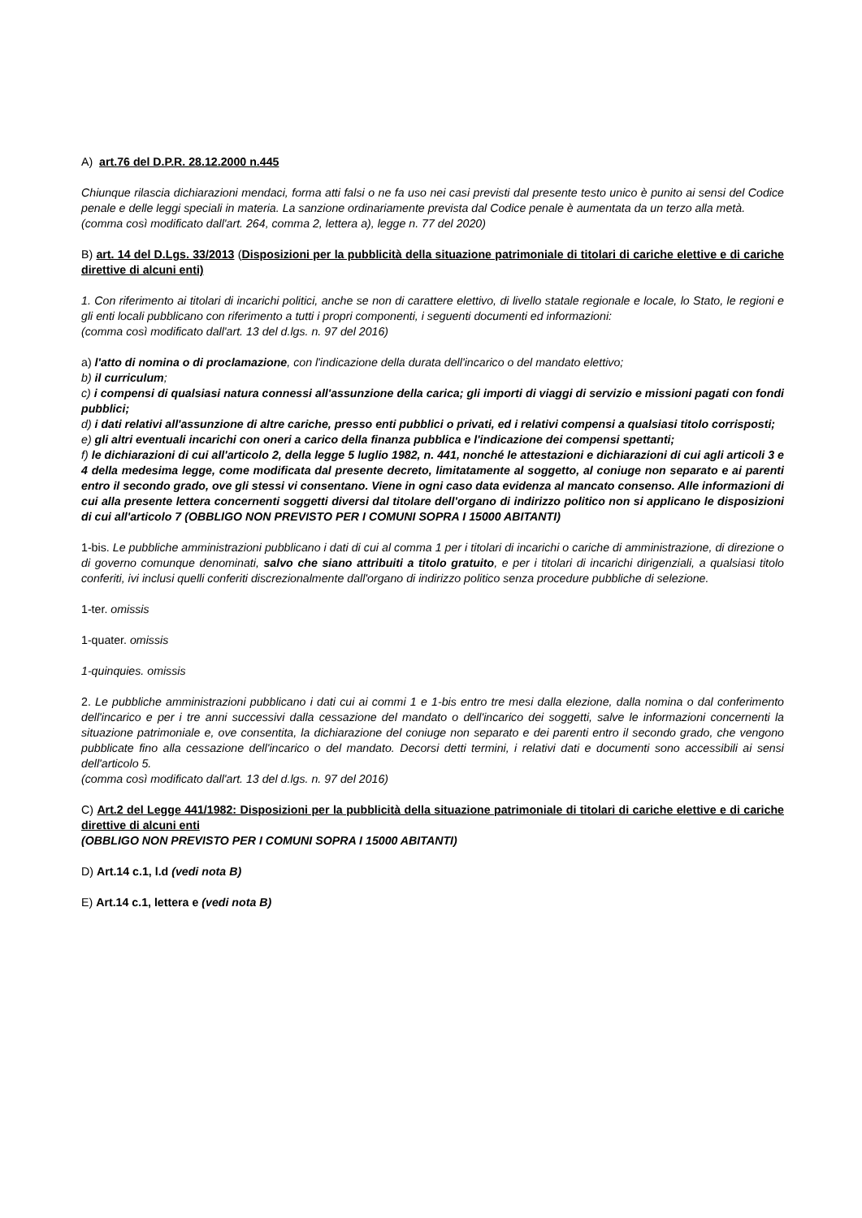A) art.76 del D.P.R. 28.12.2000 n.445
Chiunque rilascia dichiarazioni mendaci, forma atti falsi o ne fa uso nei casi previsti dal presente testo unico è punito ai sensi del Codice penale e delle leggi speciali in materia. La sanzione ordinariamente prevista dal Codice penale è aumentata da un terzo alla metà.
(comma così modificato dall'art. 264, comma 2, lettera a), legge n. 77 del 2020)
B) art. 14 del D.Lgs. 33/2013 (Disposizioni per la pubblicità della situazione patrimoniale di titolari di cariche elettive e di cariche direttive di alcuni enti)
1. Con riferimento ai titolari di incarichi politici, anche se non di carattere elettivo, di livello statale regionale e locale, lo Stato, le regioni e gli enti locali pubblicano con riferimento a tutti i propri componenti, i seguenti documenti ed informazioni:
(comma così modificato dall'art. 13 del d.lgs. n. 97 del 2016)
a) l'atto di nomina o di proclamazione, con l'indicazione della durata dell'incarico o del mandato elettivo;
b) il curriculum;
c) i compensi di qualsiasi natura connessi all'assunzione della carica; gli importi di viaggi di servizio e missioni pagati con fondi pubblici;
d) i dati relativi all'assunzione di altre cariche, presso enti pubblici o privati, ed i relativi compensi a qualsiasi titolo corrisposti;
e) gli altri eventuali incarichi con oneri a carico della finanza pubblica e l'indicazione dei compensi spettanti;
f) le dichiarazioni di cui all'articolo 2, della legge 5 luglio 1982, n. 441, nonché le attestazioni e dichiarazioni di cui agli articoli 3 e 4 della medesima legge, come modificata dal presente decreto, limitatamente al soggetto, al coniuge non separato e ai parenti entro il secondo grado, ove gli stessi vi consentano. Viene in ogni caso data evidenza al mancato consenso. Alle informazioni di cui alla presente lettera concernenti soggetti diversi dal titolare dell'organo di indirizzo politico non si applicano le disposizioni di cui all'articolo 7 (OBBLIGO NON PREVISTO PER I COMUNI SOPRA I 15000 ABITANTI)
1-bis. Le pubbliche amministrazioni pubblicano i dati di cui al comma 1 per i titolari di incarichi o cariche di amministrazione, di direzione o di governo comunque denominati, salvo che siano attribuiti a titolo gratuito, e per i titolari di incarichi dirigenziali, a qualsiasi titolo conferiti, ivi inclusi quelli conferiti discrezionalmente dall'organo di indirizzo politico senza procedure pubbliche di selezione.
1-ter. omissis
1-quater. omissis
1-quinquies. omissis
2. Le pubbliche amministrazioni pubblicano i dati cui ai commi 1 e 1-bis entro tre mesi dalla elezione, dalla nomina o dal conferimento dell'incarico e per i tre anni successivi dalla cessazione del mandato o dell'incarico dei soggetti, salve le informazioni concernenti la situazione patrimoniale e, ove consentita, la dichiarazione del coniuge non separato e dei parenti entro il secondo grado, che vengono pubblicate fino alla cessazione dell'incarico o del mandato. Decorsi detti termini, i relativi dati e documenti sono accessibili ai sensi dell'articolo 5.
(comma così modificato dall'art. 13 del d.lgs. n. 97 del 2016)
C) Art.2 del Legge 441/1982: Disposizioni per la pubblicità della situazione patrimoniale di titolari di cariche elettive e di cariche direttive di alcuni enti
(OBBLIGO NON PREVISTO PER I COMUNI SOPRA I 15000 ABITANTI)
D) Art.14 c.1, l.d (vedi nota B)
E) Art.14 c.1, lettera e (vedi nota B)